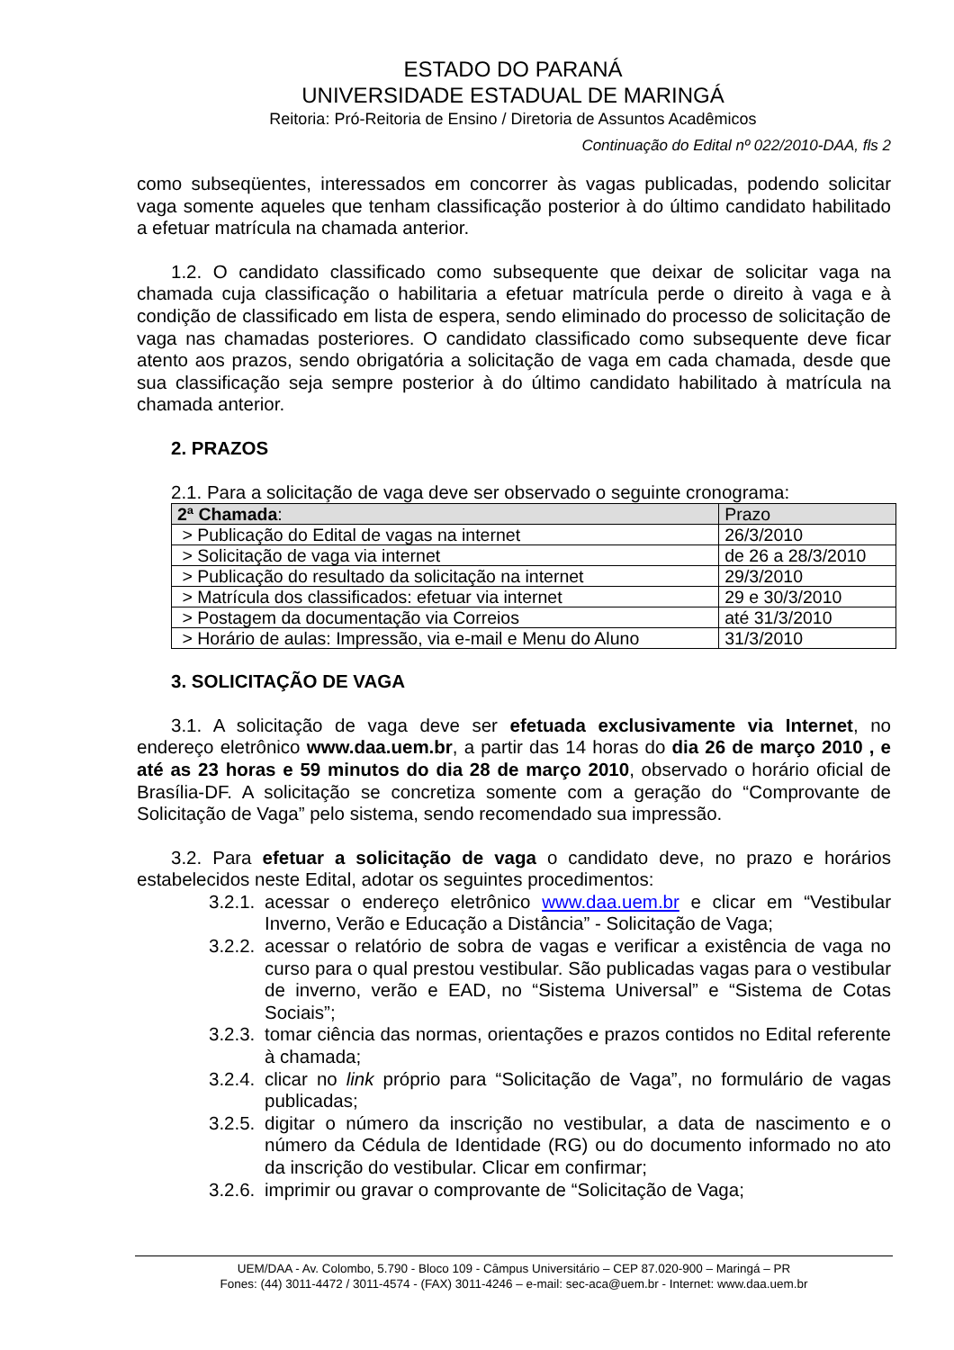ESTADO DO PARANÁ
UNIVERSIDADE ESTADUAL DE MARINGÁ
Reitoria: Pró-Reitoria de Ensino / Diretoria de Assuntos Acadêmicos
Continuação do Edital nº 022/2010-DAA, fls 2
como subseqüentes, interessados em concorrer às vagas publicadas, podendo solicitar vaga somente aqueles que tenham classificação posterior à do último candidato habilitado a efetuar matrícula na chamada anterior.
1.2. O candidato classificado como subsequente que deixar de solicitar vaga na chamada cuja classificação o habilitaria a efetuar matrícula perde o direito à vaga e à condição de classificado em lista de espera, sendo eliminado do processo de solicitação de vaga nas chamadas posteriores. O candidato classificado como subsequente deve ficar atento aos prazos, sendo obrigatória a solicitação de vaga em cada chamada, desde que sua classificação seja sempre posterior à do último candidato habilitado à matrícula na chamada anterior.
2. PRAZOS
2.1. Para a solicitação de vaga deve ser observado o seguinte cronograma:
| 2ª Chamada : | Prazo |
| > Publicação do Edital de vagas na internet | 26/3/2010 |
| > Solicitação de vaga via internet | de 26 a 28/3/2010 |
| > Publicação do resultado da solicitação na internet | 29/3/2010 |
| > Matrícula dos classificados: efetuar via internet | 29 e 30/3/2010 |
| > Postagem da documentação via Correios | até 31/3/2010 |
| > Horário de aulas: Impressão, via e-mail e Menu do Aluno | 31/3/2010 |
3. SOLICITAÇÃO DE VAGA
3.1. A solicitação de vaga deve ser efetuada exclusivamente via Internet, no endereço eletrônico www.daa.uem.br, a partir das 14 horas do dia 26 de março 2010 , e até as 23 horas e 59 minutos do dia 28 de março 2010, observado o horário oficial de Brasília-DF. A solicitação se concretiza somente com a geração do “Comprovante de Solicitação de Vaga” pelo sistema, sendo recomendado sua impressão.
3.2. Para efetuar a solicitação de vaga o candidato deve, no prazo e horários estabelecidos neste Edital, adotar os seguintes procedimentos:
3.2.1.
acessar o endereço eletrônico www.daa.uem.br e clicar em “Vestibular Inverno, Verão e Educação a Distância” - Solicitação de Vaga;
3.2.2.
acessar o relatório de sobra de vagas e verificar a existência de vaga no curso para o qual prestou vestibular. São publicadas vagas para o vestibular de inverno, verão e EAD, no “Sistema Universal” e “Sistema de Cotas Sociais”;
3.2.3.
tomar ciência das normas, orientações e prazos contidos no Edital referente à chamada;
3.2.4.
clicar no link próprio para “Solicitação de Vaga”, no formulário de vagas publicadas;
3.2.5.
digitar o número da inscrição no vestibular, a data de nascimento e o número da Cédula de Identidade (RG) ou do documento informado no ato da inscrição do vestibular. Clicar em confirmar;
3.2.6.
imprimir ou gravar o comprovante de “Solicitação de Vaga;
UEM/DAA - Av. Colombo, 5.790 - Bloco 109 - Câmpus Universitário – CEP 87.020-900 – Maringá – PR
Fones: (44) 3011-4472 / 3011-4574 - (FAX) 3011-4246 – e-mail: sec-aca@uem.br - Internet: www.daa.uem.br